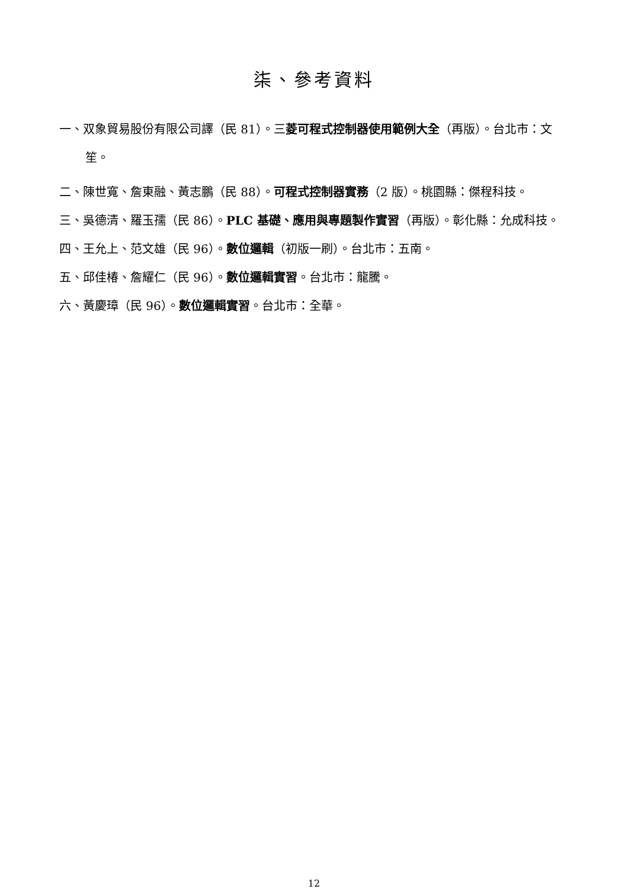柒、參考資料
一、双象貿易股份有限公司譯（民 81）。三菱可程式控制器使用範例大全（再版）。台北市：文笙。
二、陳世寬、詹東融、黃志鵬（民 88）。可程式控制器實務（2 版）。桃園縣：傑程科技。
三、吳德清、羅玉孺（民 86）。PLC 基礎、應用與專題製作實習（再版）。彰化縣：允成科技。
四、王允上、范文雄（民 96）。數位邏輯（初版一刷）。台北市：五南。
五、邱佳椿、詹耀仁（民 96）。數位邏輯實習。台北市：龍騰。
六、黃慶璋（民 96）。數位邏輯實習。台北市：全華。
12